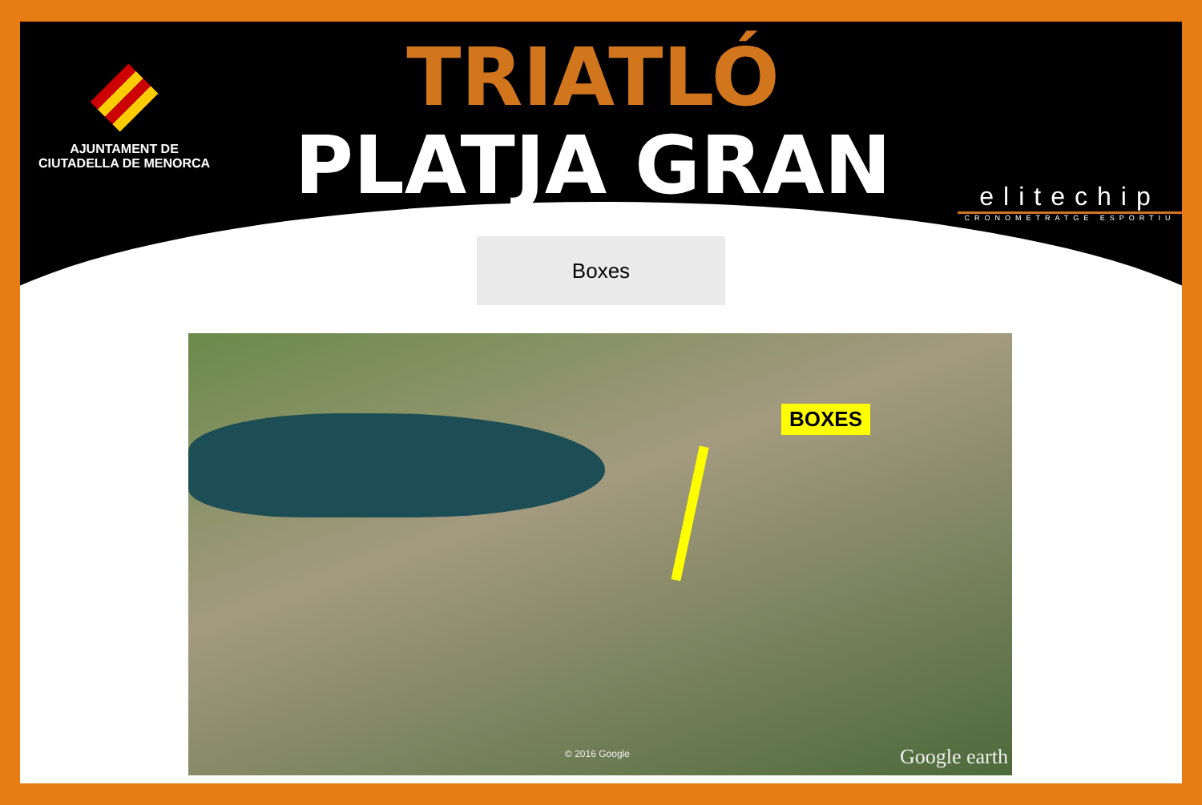AJUNTAMENT DE
CIUTADELLA DE MENORCA
TRIATLÓ
PLATJA GRAN
elitechip
CRONOMETRATGE ESPORTIU
Boxes
BOXES
© 2016 Google Google earth